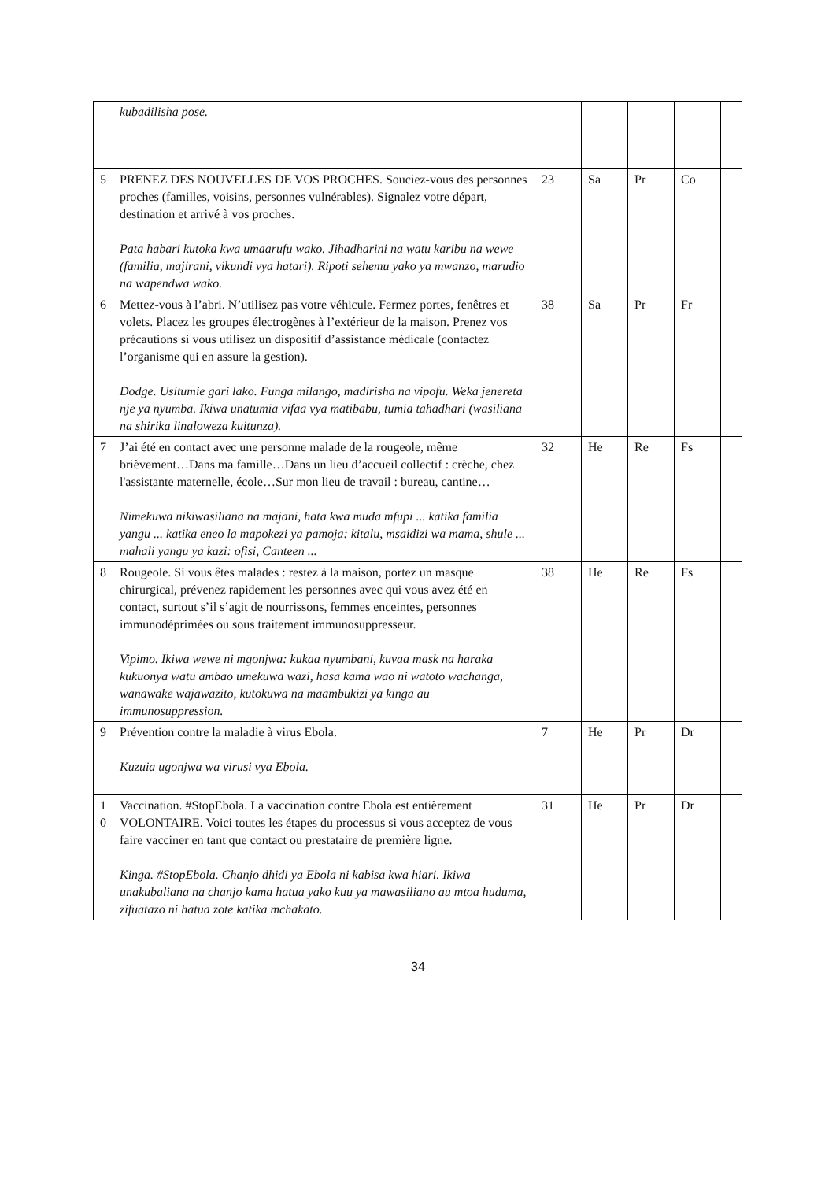| | kubadilisha pose. | | | | | |
| 5 | PRENEZ DES NOUVELLES DE VOS PROCHES. Souciez-vous des personnes proches (familles, voisins, personnes vulnérables). Signalez votre départ, destination et arrivé à vos proches. Pata habari kutoka kwa umaarufu wako. Jihadharini na watu karibu na wewe (familia, majirani, vikundi vya hatari). Ripoti sehemu yako ya mwanzo, marudio na wapendwa wako. | 23 | Sa | Pr | Co | |
| 6 | Mettez-vous à l’abri. N’utilisez pas votre véhicule. Fermez portes, fenêtres et volets. Placez les groupes électrogènes à l’extérieur de la maison. Prenez vos précautions si vous utilisez un dispositif d’assistance médicale (contactez l’organisme qui en assure la gestion). Dodge. Usitumie gari lako. Funga milango, madirisha na vipofu. Weka jenereta nje ya nyumba. Ikiwa unatumia vifaa vya matibabu, tumia tahadhari (wasiliana na shirika linaloweza kuitunza). | 38 | Sa | Pr | Fr | |
| 7 | J’ai été en contact avec une personne malade de la rougeole, même brièvement…Dans ma famille…Dans un lieu d’accueil collectif : crèche, chez l'assistante maternelle, école…Sur mon lieu de travail : bureau, cantine… Nimekuwa nikiwasiliana na majani, hata kwa muda mfupi ... katika familia yangu ... katika eneo la mapokezi ya pamoja: kitalu, msaidizi wa mama, shule ... mahali yangu ya kazi: ofisi, Canteen ... | 32 | He | Re | Fs | |
| 8 | Rougeole. Si vous êtes malades : restez à la maison, portez un masque chirurgical, prévenez rapidement les personnes avec qui vous avez été en contact, surtout s’il s’agit de nourrissons, femmes enceintes, personnes immunodéprimées ou sous traitement immunosuppresseur. Vipimo. Ikiwa wewe ni mgonjwa: kukaa nyumbani, kuvaa mask na haraka kukuonya watu ambao umekuwa wazi, hasa kama wao ni watoto wachanga, wanawake wajawazito, kutokuwa na maambukizi ya kinga au immunosuppression. | 38 | He | Re | Fs | |
| 9 | Prévention contre la maladie à virus Ebola. Kuzuia ugonjwa wa virusi vya Ebola. | 7 | He | Pr | Dr | |
| 1 0 | Vaccination. #StopEbola. La vaccination contre Ebola est entièrement VOLONTAIRE. Voici toutes les étapes du processus si vous acceptez de vous faire vacciner en tant que contact ou prestataire de première ligne. Kinga. #StopEbola. Chanjo dhidi ya Ebola ni kabisa kwa hiari. Ikiwa unakubaliana na chanjo kama hatua yako kuu ya mawasiliano au mtoa huduma, zifuatazo ni hatua zote katika mchakato. | 31 | He | Pr | Dr | |
34